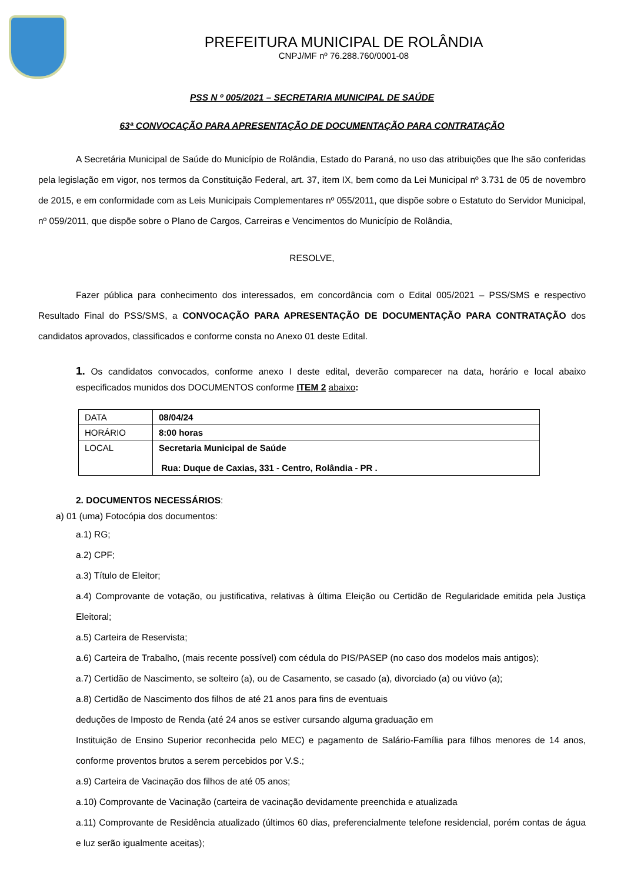PREFEITURA MUNICIPAL DE ROLÂNDIA
CNPJ/MF nº 76.288.760/0001-08
PSS N º 005/2021 – SECRETARIA MUNICIPAL DE SAÚDE
63ª CONVOCAÇÃO PARA APRESENTAÇÃO DE DOCUMENTAÇÃO PARA CONTRATAÇÃO
A Secretária Municipal de Saúde do Município de Rolândia, Estado do Paraná, no uso das atribuições que lhe são conferidas pela legislação em vigor, nos termos da Constituição Federal, art. 37, item IX, bem como da Lei Municipal nº 3.731 de 05 de novembro de 2015, e em conformidade com as Leis Municipais Complementares nº 055/2011, que dispõe sobre o Estatuto do Servidor Municipal, nº 059/2011, que dispõe sobre o Plano de Cargos, Carreiras e Vencimentos do Município de Rolândia,
RESOLVE,
Fazer pública para conhecimento dos interessados, em concordância com o Edital 005/2021 – PSS/SMS e respectivo Resultado Final do PSS/SMS, a CONVOCAÇÃO PARA APRESENTAÇÃO DE DOCUMENTAÇÃO PARA CONTRATAÇÃO dos candidatos aprovados, classificados e conforme consta no Anexo 01 deste Edital.
1. Os candidatos convocados, conforme anexo I deste edital, deverão comparecer na data, horário e local abaixo especificados munidos dos DOCUMENTOS conforme ITEM 2 abaixo:
| DATA | 08/04/24 |
| HORÁRIO | 8:00 horas |
| LOCAL | Secretaria Municipal de Saúde Rua: Duque de Caxias, 331 - Centro, Rolândia - PR . |
2. DOCUMENTOS NECESSÁRIOS:
a) 01 (uma) Fotocópia dos documentos:
a.1) RG;
a.2) CPF;
a.3) Título de Eleitor;
a.4) Comprovante de votação, ou justificativa, relativas à última Eleição ou Certidão de Regularidade emitida pela Justiça Eleitoral;
a.5) Carteira de Reservista;
a.6) Carteira de Trabalho, (mais recente possível) com cédula do PIS/PASEP (no caso dos modelos mais antigos);
a.7) Certidão de Nascimento, se solteiro (a), ou de Casamento, se casado (a), divorciado (a) ou viúvo (a);
a.8) Certidão de Nascimento dos filhos de até 21 anos para fins de eventuais
deduções de Imposto de Renda (até 24 anos se estiver cursando alguma graduação em
Instituição de Ensino Superior reconhecida pelo MEC) e pagamento de Salário-Família para filhos menores de 14 anos, conforme proventos brutos a serem percebidos por V.S.;
a.9) Carteira de Vacinação dos filhos de até 05 anos;
a.10) Comprovante de Vacinação (carteira de vacinação devidamente preenchida e atualizada
a.11) Comprovante de Residência atualizado (últimos 60 dias, preferencialmente telefone residencial, porém contas de água e luz serão igualmente aceitas);